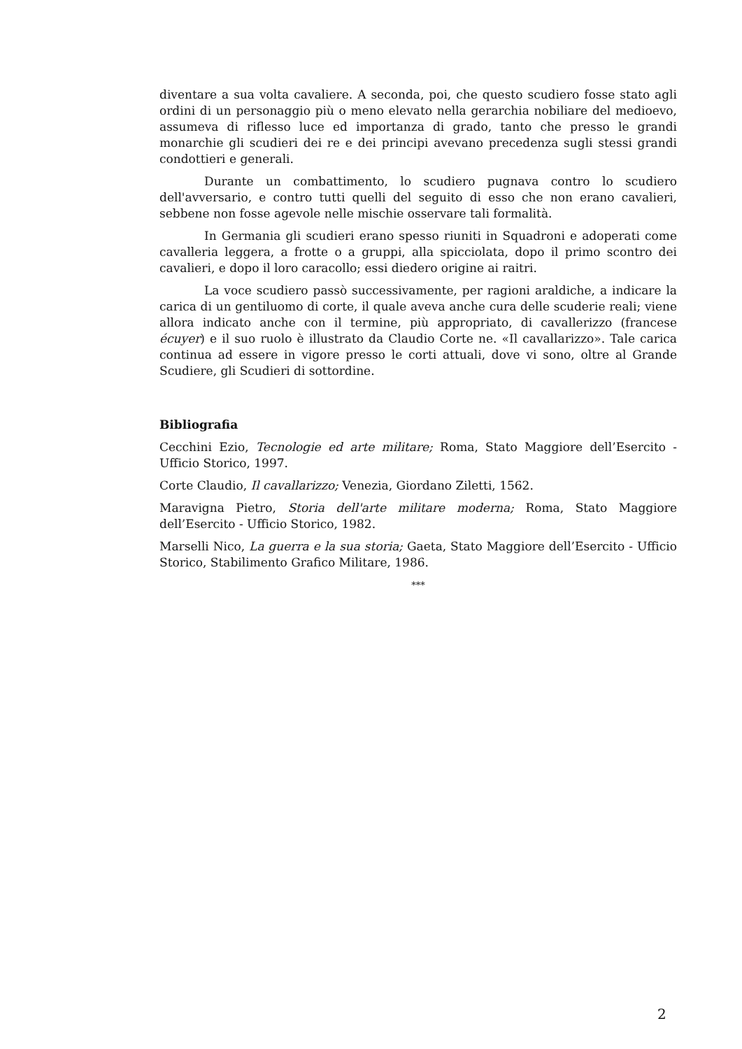diventare a sua volta cavaliere. A seconda, poi, che questo scudiero fosse stato agli ordini di un personaggio più o meno elevato nella gerarchia nobiliare del medioevo, assumeva di riflesso luce ed importanza di grado, tanto che presso le grandi monarchie gli scudieri dei re e dei principi avevano precedenza sugli stessi grandi condottieri e generali.
Durante un combattimento, lo scudiero pugnava contro lo scudiero dell'avversario, e contro tutti quelli del seguito di esso che non erano cavalieri, sebbene non fosse agevole nelle mischie osservare tali formalità.
In Germania gli scudieri erano spesso riuniti in Squadroni e adoperati come cavalleria leggera, a frotte o a gruppi, alla spicciolata, dopo il primo scontro dei cavalieri, e dopo il loro caracollo; essi diedero origine ai raitri.
La voce scudiero passò successivamente, per ragioni araldiche, a indicare la carica di un gentiluomo di corte, il quale aveva anche cura delle scuderie reali; viene allora indicato anche con il termine, più appropriato, di cavallerizzo (francese écuyer) e il suo ruolo è illustrato da Claudio Corte ne. «Il cavallarizzo». Tale carica continua ad essere in vigore presso le corti attuali, dove vi sono, oltre al Grande Scudiere, gli Scudieri di sottordine.
Bibliografia
Cecchini Ezio, Tecnologie ed arte militare; Roma, Stato Maggiore dell’Esercito - Ufficio Storico, 1997.
Corte Claudio, Il cavallarizzo; Venezia, Giordano Ziletti, 1562.
Maravigna Pietro, Storia dell'arte militare moderna; Roma, Stato Maggiore dell’Esercito - Ufficio Storico, 1982.
Marselli Nico, La guerra e la sua storia; Gaeta, Stato Maggiore dell’Esercito - Ufficio Storico, Stabilimento Grafico Militare, 1986.
***
2